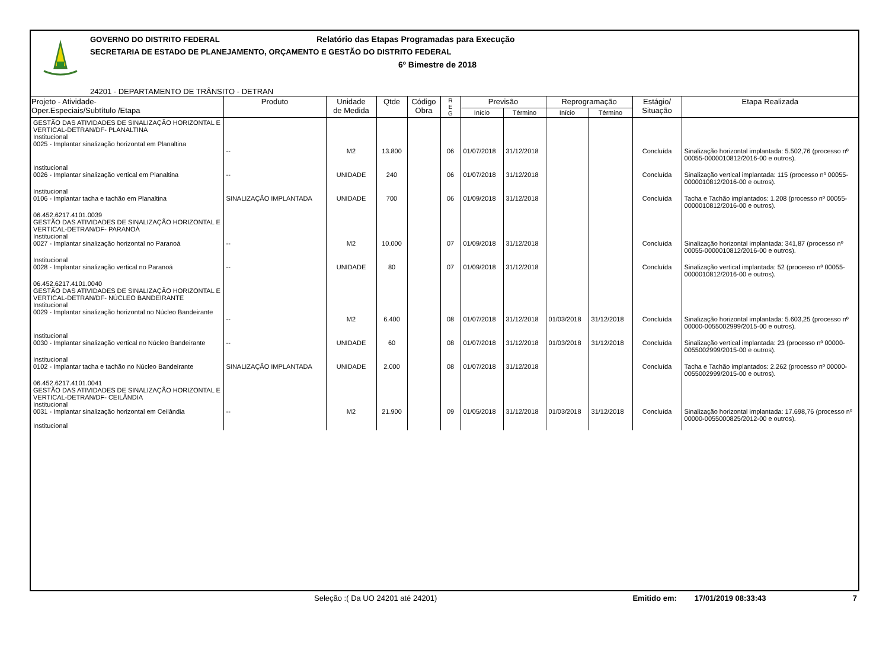GOVERNO DO DISTRITO FEDERAL Relatório das Etapas Programadas para Execução
SECRETARIA DE ESTADO DE PLANEJAMENTO, ORÇAMENTO E GESTÃO DO DISTRITO FEDERAL
6º Bimestre de 2018
24201 - DEPARTAMENTO DE TRÂNSITO - DETRAN
| Projeto - Atividade- Oper.Especiais/Subtítulo /Etapa | Produto | Unidade de Medida | Qtde | Código Obra | R E G | Previsão | | Reprogramação | | Estágio/ Situação | Etapa Realizada |
| --- | --- | --- | --- | --- | --- | --- | --- | --- | --- | --- | --- |
| | | | | | | Início | Término | Início | Término | | |
| GESTÃO DAS ATIVIDADES DE SINALIZAÇÃO HORIZONTAL E VERTICAL-DETRAN/DF- PLANALTINA Institucional 0025 - Implantar sinalização horizontal em Planaltina | -- | M2 | 13.800 | | 06 | 01/07/2018 | 31/12/2018 | | | Concluída | Sinalização horizontal implantada: 5.502,76 (processo nº 00055-0000010812/2016-00 e outros). |
| Institucional 0026 - Implantar sinalização vertical em Planaltina | -- | UNIDADE | 240 | | 06 | 01/07/2018 | 31/12/2018 | | | Concluída | Sinalização vertical implantada: 115 (processo nº 00055-0000010812/2016-00 e outros). |
| Institucional 0106 - Implantar tacha e tachão em Planaltina | SINALIZAÇÃO IMPLANTADA | UNIDADE | 700 | | 06 | 01/09/2018 | 31/12/2018 | | | Concluída | Tacha e Tachão implantados: 1.208 (processo nº 00055-0000010812/2016-00 e outros). |
| 06.452.6217.4101.0039 GESTÃO DAS ATIVIDADES DE SINALIZAÇÃO HORIZONTAL E VERTICAL-DETRAN/DF- PARANOÁ Institucional 0027 - Implantar sinalização horizontal no Paranoá | -- | M2 | 10.000 | | 07 | 01/09/2018 | 31/12/2018 | | | Concluída | Sinalização horizontal implantada: 341,87 (processo nº 00055-0000010812/2016-00 e outros). |
| Institucional 0028 - Implantar sinalização vertical no Paranoá | -- | UNIDADE | 80 | | 07 | 01/09/2018 | 31/12/2018 | | | Concluída | Sinalização vertical implantada: 52 (processo nº 00055-0000010812/2016-00 e outros). |
| 06.452.6217.4101.0040 GESTÃO DAS ATIVIDADES DE SINALIZAÇÃO HORIZONTAL E VERTICAL-DETRAN/DF- NÚCLEO BANDEIRANTE Institucional 0029 - Implantar sinalização horizontal no Núcleo Bandeirante | -- | M2 | 6.400 | | 08 | 01/07/2018 | 31/12/2018 | 01/03/2018 | 31/12/2018 | Concluída | Sinalização horizontal implantada: 5.603,25 (processo nº 00000-0055002999/2015-00 e outros). |
| Institucional 0030 - Implantar sinalização vertical no Núcleo Bandeirante | -- | UNIDADE | 60 | | 08 | 01/07/2018 | 31/12/2018 | 01/03/2018 | 31/12/2018 | Concluída | Sinalização vertical implantada: 23 (processo nº 00000-0055002999/2015-00 e outros). |
| Institucional 0102 - Implantar tacha e tachão no Núcleo Bandeirante | SINALIZAÇÃO IMPLANTADA | UNIDADE | 2.000 | | 08 | 01/07/2018 | 31/12/2018 | | | Concluída | Tacha e Tachão implantados: 2.262 (processo nº 00000-0055002999/2015-00 e outros). |
| 06.452.6217.4101.0041 GESTÃO DAS ATIVIDADES DE SINALIZAÇÃO HORIZONTAL E VERTICAL-DETRAN/DF- CEILÂNDIA Institucional 0031 - Implantar sinalização horizontal em Ceilândia Institucional | -- | M2 | 21.900 | | 09 | 01/05/2018 | 31/12/2018 | 01/03/2018 | 31/12/2018 | Concluída | Sinalização horizontal implantada: 17.698,76 (processo nº 00000-0055000825/2012-00 e outros). |
Seleção :( Da UO 24201 até 24201) Emitido em: 17/01/2019 08:33:43 7